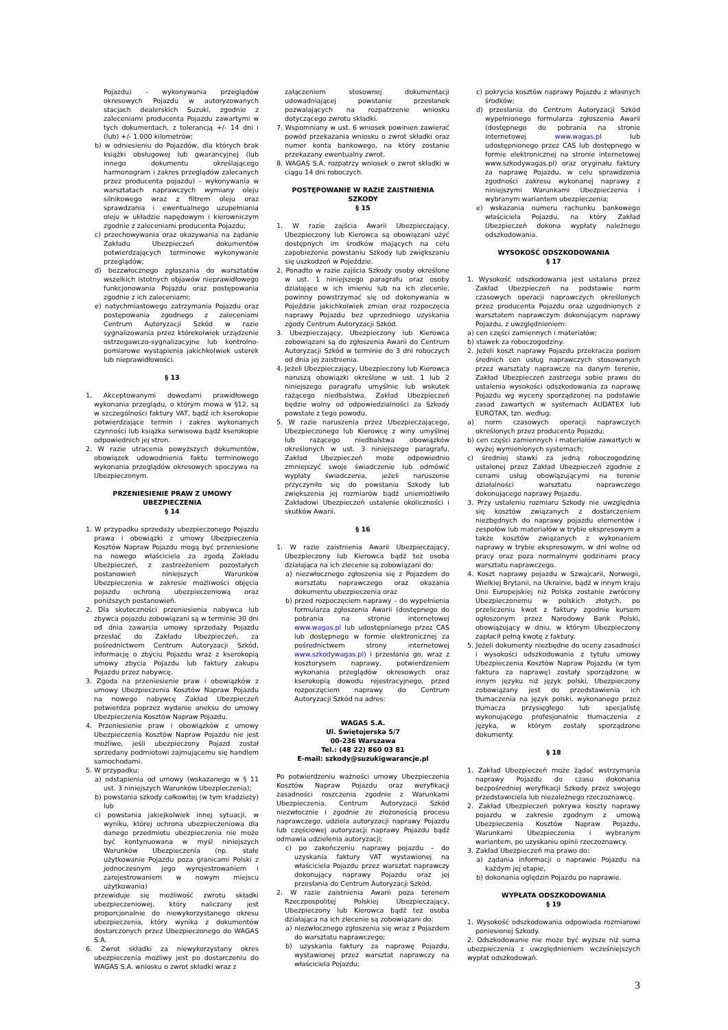Pojazdu) - wykonywania przeglądów okresowych Pojazdu w autoryzowanych stacjach dealerskich Suzuki, zgodnie z zaleceniami producenta Pojazdu zawartymi w tych dokumentach, z tolerancją +/- 14 dni i (lub) +/- 1.000 kilometrów;
b) w odniesieniu do Pojazdów, dla których brak książki obsługowej lub gwarancyjnej (lub innego dokumentu określającego harmonogram i zakres przeglądów zalecanych przez producenta pojazdu) - wykonywania w warsztatach naprawczych wymiany oleju silnikowego wraz z filtrem oleju oraz sprawdzania i ewentualnego uzupełniania oleju w układzie napędowym i kierowniczym zgodnie z zaleceniami producenta Pojazdu;
c) przechowywania oraz okazywania na żądanie Zakładu Ubezpieczeń dokumentów potwierdzających terminowe wykonywanie przeglądów;
d) bezzwłocznego zgłaszania do warsztatów wszelkich istotnych objawów nieprawidłowego funkcjonowania Pojazdu oraz postępowania zgodnie z ich zaleceniami;
e) natychmiastowego zatrzymania Pojazdu oraz postępowania zgodnego z zaleceniami Centrum Autoryzacji Szkód w razie sygnalizowania przez którekolwiek urządzenie ostrzegawczo-sygnalizacyjne lub kontrolno-pomiarowe wystąpienia jakichkolwiek usterek lub nieprawidłowości.
§ 13
1. Akceptowanymi dowodami prawidłowego wykonania przeglądu, o którym mowa w §12, są w szczególności faktury VAT, bądź ich kserokopie potwierdzające termin i zakres wykonanych czynności lub książka serwisowa bądź kserokopie odpowiednich jej stron.
2. W razie utracenia powyższych dokumentów, obowiązek udowodnienia faktu terminowego wykonania przeglądów okresowych spoczywa na Ubezpieczonym.
PRZENIESIENIE PRAW Z UMOWY UBEZPIECZENIA
§ 14
1. W przypadku sprzedaży ubezpieczonego Pojazdu prawa i obowiązki z umowy Ubezpieczenia Kosztów Napraw Pojazdu mogą być przeniesione na nowego właściciela za zgodą Zakładu Ubezpieczeń, z zastrzeżeniem pozostałych postanowień niniejszych Warunków Ubezpieczenia w zakresie możliwości objęcia pojazdu ochroną ubezpieczeniową oraz poniższych postanowień.
2. Dla skuteczności przeniesienia nabywca lub zbywca pojazdu zobowiązani są w terminie 30 dni od dnia zawarcia umowy sprzedaży Pojazdu przesłać do Zakładu Ubezpieczeń, za pośrednictwem Centrum Autoryzacji Szkód, informację o zbyciu Pojazdu wraz z kserokopią umowy zbycia Pojazdu lub faktury zakupu Pojazdu przez nabywcę.
3. Zgoda na przeniesienie praw i obowiązków z umowy Ubezpieczenia Kosztów Napraw Pojazdu na nowego nabywcę Zakład Ubezpieczeń potwierdza poprzez wydanie aneksu do umowy Ubezpieczenia Kosztów Napraw Pojazdu.
4. Przeniesienie praw i obowiązków z umowy Ubezpieczenia Kosztów Napraw Pojazdu nie jest możliwe, jeśli ubezpieczony Pojazd został sprzedany podmiotowi zajmującemu się handlem samochodami.
5. W przypadku:
a) odstąpienia od umowy (wskazanego w § 11 ust. 3 niniejszych Warunków Ubezpieczenia);
b) powstania szkody całkowitej (w tym kradzieży) lub
c) powstania jakiejkolwiek innej sytuacji, w wyniku, której ochrona ubezpieczeniowa dla danego przedmiotu ubezpieczenia nie może być kontynuowana w myśl niniejszych Warunków Ubezpieczenia (np. stałe użytkowanie Pojazdu poza granicami Polski z jednoczesnym jego wyrejestrowaniem i zarejestrowaniem w nowym miejscu użytkowania)
przewiduje się możliwość zwrotu składki ubezpieczeniowej, który naliczany jest proporcjonalnie do niewykorzystanego okresu ubezpieczenia, który wynika z dokumentów dostarczonych przez Ubezpieczonego do WAGAS S.A.
6. Zwrot składki za niewykorzystany okres ubezpieczenia możliwy jest po dostarczeniu do WAGAS S.A. wniosku o zwrot składki wraz z
załączeniem stosownej dokumentacji udowadniającej powstanie przesłanek pozwalających na rozpatrzenie wniosku dotyczącego zwrotu składki.
7. Wspomniany w ust. 6 wniosek powinien zawierać powód przekazania wniosku o zwrot składki oraz numer konta bankowego, na który zostanie przekazany ewentualny zwrot.
8. WAGAS S.A. rozpatrzy wniosek o zwrot składki w ciągu 14 dni roboczych.
POSTĘPOWANIE W RAZIE ZAISTNIENIA SZKODY
§ 15
1. W razie zajścia Awarii Ubezpieczający, Ubezpieczony lub Kierowca są obowiązani użyć dostępnych im środków mających na celu zapobieżenie powstaniu Szkody lub zwiększaniu się uszkodzeń w Pojeździe.
2. Ponadto w razie zajścia Szkody osoby określone w ust. 1 niniejszego paragrafu oraz osoby działające w ich imieniu lub na ich zlecenie, powinny powstrzymać się od dokonywania w Pojeździe jakichkolwiek zmian oraz rozpoczęcia naprawy Pojazdu bez uprzedniego uzyskania zgody Centrum Autoryzacji Szkód.
3. Ubezpieczający, Ubezpieczony lub Kierowca zobowiązani są do zgłoszenia Awarii do Centrum Autoryzacji Szkód w terminie do 3 dni roboczych od dnia jej zaistnienia.
4. Jeżeli Ubezpieczający, Ubezpieczony lub Kierowca naruszą obowiązki określone w ust. 1 lub 2 niniejszego paragrafu umyślnie lub wskutek rażącego niedbalstwa, Zakład Ubezpieczeń będzie wolny od odpowiedzialności za Szkody powstałe z tego powodu.
5. W razie naruszenia przez Ubezpieczającego, Ubezpieczonego lub Kierowcę z winy umyślnej lub rażącego niedbalstwa obowiązków określonych w ust. 3 niniejszego paragrafu, Zakład Ubezpieczeń może odpowiednio zmniejszyć swoje świadczenie lub odmówić wypłaty świadczenia, jeżeli naruszenie przyczyniło się do powstania Szkody lub zwiększenia jej rozmiarów bądź uniemożliwiło Zakładowi Ubezpieczeń ustalenie okoliczności i skutków Awarii.
§ 16
1. W razie zaistnienia Awarii Ubezpieczający, Ubezpieczony lub Kierowca bądź też osoba działająca na ich zlecenie są zobowiązani do:
a) niezwłocznego zgłoszenia się z Pojazdem do warsztatu naprawczego oraz okazania dokumentu ubezpieczenia oraz
b) przed rozpoczęciem naprawy – do wypełnienia formularza zgłoszenia Awarii (dostępnego do pobrania na stronie internetowej www.wagas.pl lub udostępnianego przez CAS lub dostępnego w formie elektronicznej za pośrednictwem strony internetowej www.szkodywagas.pl) i przesłania go, wraz z kosztorysem naprawy, potwierdzeniem wykonania przeglądów okresowych oraz kserokopią dowodu rejestracyjnego, przed rozpoczęciem naprawy do Centrum Autoryzacji Szkód na adres:
WAGAS S.A.
Ul. Świętojerska 5/7
00-236 Warszawa
Tel.: (48 22) 860 03 81
E-mail: szkody@suzukigwarancje.pl
Po potwierdzeniu ważności umowy Ubezpieczenia Kosztów Napraw Pojazdu oraz weryfikacji zasadności roszczenia zgodnie z Warunkami Ubezpieczenia, Centrum Autoryzacji Szkód niezwłocznie i zgodnie ze złożonością procesu naprawczego, udziela autoryzacji naprawy Pojazdu lub częściowej autoryzacji naprawy Pojazdu bądź odmawia udzielenia autoryzacji;
c) po zakończeniu naprawy pojazdu – do uzyskania faktury VAT wystawionej na właściciela Pojazdu przez warsztat naprawczy dokonujący naprawy Pojazdu oraz jej przesłania do Centrum Autoryzacji Szkód.
2. W razie zaistnienia Awarii poza terenem Rzeczpospolitej Polskiej Ubezpieczający, Ubezpieczony lub Kierowca bądź też osoba działająca na ich zlecenie są zobowiązani do:
a) niezwłocznego zgłoszenia się wraz z Pojazdem do warsztatu naprawczego;
b) uzyskania faktury za naprawę Pojazdu, wystawionej przez warsztat naprawczy na właściciela Pojazdu;
c) pokrycia kosztów naprawy Pojazdu z własnych środków;
d) przesłania do Centrum Autoryzacji Szkód wypełnionego formularza zgłoszenia Awarii (dostępnego do pobrania na stronie internetowej www.wagas.pl lub udostępnionego przez CAS lub dostępnego w formie elektronicznej na stronie internetowej www.szkodywagas.pl) oraz oryginału faktury za naprawę Pojazdu, w celu sprawdzenia zgodności zakresu wykonanej naprawy z niniejszymi Warunkami Ubezpieczenia i wybranym wariantem ubezpieczenia;
e) wskazania numeru rachunku bankowego właściciela Pojazdu, na który Zakład Ubezpieczeń dokona wypłaty należnego odszkodowania.
WYSOKOŚĆ ODSZKODOWANIA
§ 17
1. Wysokość odszkodowania jest ustalana przez Zakład Ubezpieczeń na podstawie norm czasowych operacji naprawczych określonych przez producenta Pojazdu oraz uzgodnionych z warsztatem naprawczym dokonującym naprawy Pojazdu, z uwzględnieniem:
a) cen części zamiennych i materiałów;
b) stawek za roboczogodziny.
2. Jeżeli koszt naprawy Pojazdu przekracza poziom średnich cen usług naprawczych stosowanych przez warsztaty naprawcze na danym terenie, Zakład Ubezpieczeń zastrzega sobie prawo do ustalenia wysokości odszkodowania za naprawę Pojazdu wg wyceny sporządzonej na podstawie zasad zawartych w systemach AUDATEX lub EUROTAX, tzn. według:
a) norm czasowych operacji naprawczych określonych przez producenta Pojazdu;
b) cen części zamiennych i materiałów zawartych w wyżej wymienionych systemach;
c) średniej stawki za jedną roboczogodzinę ustalonej przez Zakład Ubezpieczeń zgodnie z cenami usług obowiązującymi na terenie działalności warsztatu naprawczego dokonującego naprawy Pojazdu.
3. Przy ustaleniu rozmiaru Szkody nie uwzględnia się kosztów związanych z dostarczeniem niezbędnych do naprawy pojazdu elementów i zespołów lub materiałów w trybie ekspresowym a także kosztów związanych z wykonaniem naprawy w trybie ekspresowym, w dni wolne od pracy oraz poza normalnymi godzinami pracy warsztatu naprawczego.
4. Koszt naprawy pojazdu w Szwajcarii, Norwegii, Wielkiej Brytanii, na Ukrainie, bądź w innym kraju Unii Europejskiej niż Polska zostanie zwrócony Ubezpieczonemu w polskich złotych, po przeliczeniu kwot z faktury zgodnie kursem ogłoszonym przez Narodowy Bank Polski, obowiązujący w dniu, w którym Ubezpieczony zapłacił pełną kwotę z faktury.
5. Jeżeli dokumenty niezbędne do oceny zasadności i wysokości odszkodowania z tytułu umowy Ubezpieczenia Kosztów Napraw Pojazdu (w tym faktura za naprawę) zostały sporządzone w innym języku niż język polski, Ubezpieczony zobowiązany jest do przedstawienia ich tłumaczenia na język polski, wykonanego przez tłumacza przysięgłego lub specjalistę wykonującego profesjonalnie tłumaczenia z języka, w którym zostały sporządzone dokumenty.
§ 18
1. Zakład Ubezpieczeń może żądać wstrzymania naprawy Pojazdu do czasu dokonania bezpośredniej weryfikacji Szkody przez swojego przedstawiciela lub niezależnego rzeczoznawcę.
2. Zakład Ubezpieczeń pokrywa koszty naprawy pojazdu w zakresie zgodnym z umową Ubezpieczenia Kosztów Napraw Pojazdu, Warunkami Ubezpieczenia i wybranym wariantem, po uzyskaniu opinii rzeczoznawcy.
3. Zakład Ubezpieczeń ma prawo do:
a) żądania informacji o naprawie Pojazdu na każdym jej etapie,
b) dokonania oględzin Pojazdu po naprawie.
WYPŁATA ODSZKODOWANIA
§ 19
1. Wysokość odszkodowania odpowiada rozmiarowi poniesionej Szkody.
2. Odszkodowanie nie może być wyższe niż suma ubezpieczenia z uwzględnieniem wcześniejszych wypłat odszkodowań.
3